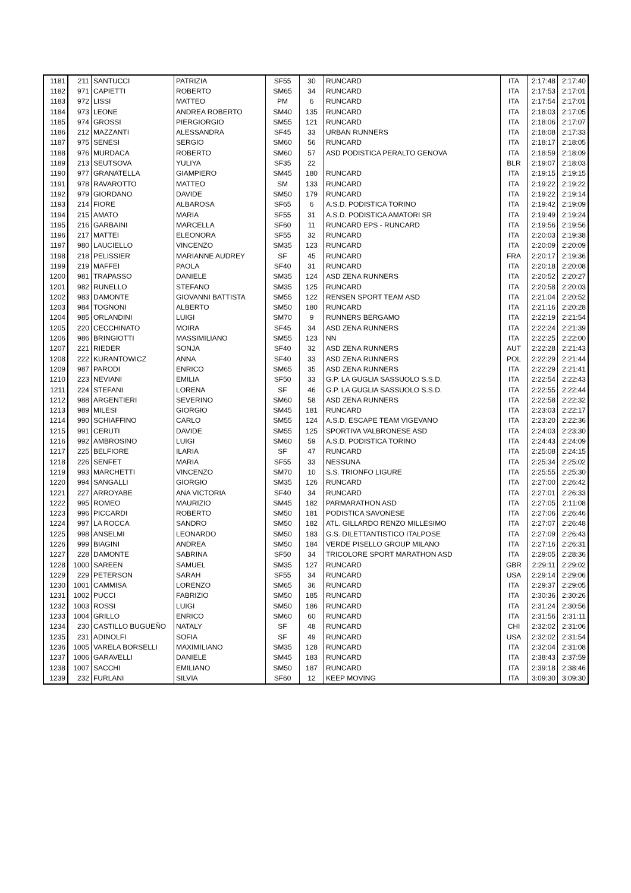| 1181 | 211 | SANTUCCI | PATRIZIA | SF55 | 30 | RUNCARD | ITA | 2:17:48 | 2:17:40 |
| 1182 | 971 | CAPIETTI | ROBERTO | SM65 | 34 | RUNCARD | ITA | 2:17:53 | 2:17:01 |
| 1183 | 972 | LISSI | MATTEO | PM | 6 | RUNCARD | ITA | 2:17:54 | 2:17:01 |
| 1184 | 973 | LEONE | ANDREA ROBERTO | SM40 | 135 | RUNCARD | ITA | 2:18:03 | 2:17:05 |
| 1185 | 974 | GROSSI | PIERGIORGIO | SM55 | 121 | RUNCARD | ITA | 2:18:06 | 2:17:07 |
| 1186 | 212 | MAZZANTI | ALESSANDRA | SF45 | 33 | URBAN RUNNERS | ITA | 2:18:08 | 2:17:33 |
| 1187 | 975 | SENESI | SERGIO | SM60 | 56 | RUNCARD | ITA | 2:18:17 | 2:18:05 |
| 1188 | 976 | MURDACA | ROBERTO | SM60 | 57 | ASD PODISTICA PERALTO GENOVA | ITA | 2:18:59 | 2:18:09 |
| 1189 | 213 | SEUTSOVA | YULIYA | SF35 | 22 | | BLR | 2:19:07 | 2:18:03 |
| 1190 | 977 | GRANATELLA | GIAMPIERO | SM45 | 180 | RUNCARD | ITA | 2:19:15 | 2:19:15 |
| 1191 | 978 | RAVAROTTO | MATTEO | SM | 133 | RUNCARD | ITA | 2:19:22 | 2:19:22 |
| 1192 | 979 | GIORDANO | DAVIDE | SM50 | 179 | RUNCARD | ITA | 2:19:22 | 2:19:14 |
| 1193 | 214 | FIORE | ALBAROSA | SF65 | 6 | A.S.D. PODISTICA TORINO | ITA | 2:19:42 | 2:19:09 |
| 1194 | 215 | AMATO | MARIA | SF55 | 31 | A.S.D. PODISTICA AMATORI SR | ITA | 2:19:49 | 2:19:24 |
| 1195 | 216 | GARBAINI | MARCELLA | SF60 | 11 | RUNCARD EPS - RUNCARD | ITA | 2:19:56 | 2:19:56 |
| 1196 | 217 | MATTEI | ELEONORA | SF55 | 32 | RUNCARD | ITA | 2:20:03 | 2:19:38 |
| 1197 | 980 | LAUCIELLO | VINCENZO | SM35 | 123 | RUNCARD | ITA | 2:20:09 | 2:20:09 |
| 1198 | 218 | PELISSIER | MARIANNE AUDREY | SF | 45 | RUNCARD | FRA | 2:20:17 | 2:19:36 |
| 1199 | 219 | MAFFEI | PAOLA | SF40 | 31 | RUNCARD | ITA | 2:20:18 | 2:20:08 |
| 1200 | 981 | TRAPASSO | DANIELE | SM35 | 124 | ASD ZENA RUNNERS | ITA | 2:20:52 | 2:20:27 |
| 1201 | 982 | RUNELLO | STEFANO | SM35 | 125 | RUNCARD | ITA | 2:20:58 | 2:20:03 |
| 1202 | 983 | DAMONTE | GIOVANNI BATTISTA | SM55 | 122 | RENSEN SPORT TEAM ASD | ITA | 2:21:04 | 2:20:52 |
| 1203 | 984 | TOGNONI | ALBERTO | SM50 | 180 | RUNCARD | ITA | 2:21:16 | 2:20:28 |
| 1204 | 985 | ORLANDINI | LUIGI | SM70 | 9 | RUNNERS BERGAMO | ITA | 2:22:19 | 2:21:54 |
| 1205 | 220 | CECCHINATO | MOIRA | SF45 | 34 | ASD ZENA RUNNERS | ITA | 2:22:24 | 2:21:39 |
| 1206 | 986 | BRINGIOTTI | MASSIMILIANO | SM55 | 123 | NN | ITA | 2:22:25 | 2:22:00 |
| 1207 | 221 | RIEDER | SONJA | SF40 | 32 | ASD ZENA RUNNERS | AUT | 2:22:28 | 2:21:43 |
| 1208 | 222 | KURANTOWICZ | ANNA | SF40 | 33 | ASD ZENA RUNNERS | POL | 2:22:29 | 2:21:44 |
| 1209 | 987 | PARODI | ENRICO | SM65 | 35 | ASD ZENA RUNNERS | ITA | 2:22:29 | 2:21:41 |
| 1210 | 223 | NEVIANI | EMILIA | SF50 | 33 | G.P. LA GUGLIA SASSUOLO S.S.D. | ITA | 2:22:54 | 2:22:43 |
| 1211 | 224 | STEFANI | LORENA | SF | 46 | G.P. LA GUGLIA SASSUOLO S.S.D. | ITA | 2:22:55 | 2:22:44 |
| 1212 | 988 | ARGENTIERI | SEVERINO | SM60 | 58 | ASD ZENA RUNNERS | ITA | 2:22:58 | 2:22:32 |
| 1213 | 989 | MILESI | GIORGIO | SM45 | 181 | RUNCARD | ITA | 2:23:03 | 2:22:17 |
| 1214 | 990 | SCHIAFFINO | CARLO | SM55 | 124 | A.S.D. ESCAPE TEAM VIGEVANO | ITA | 2:23:20 | 2:22:36 |
| 1215 | 991 | CERUTI | DAVIDE | SM55 | 125 | SPORTIVA VALBRONESE ASD | ITA | 2:24:03 | 2:23:30 |
| 1216 | 992 | AMBROSINO | LUIGI | SM60 | 59 | A.S.D. PODISTICA TORINO | ITA | 2:24:43 | 2:24:09 |
| 1217 | 225 | BELFIORE | ILARIA | SF | 47 | RUNCARD | ITA | 2:25:08 | 2:24:15 |
| 1218 | 226 | SENFET | MARIA | SF55 | 33 | NESSUNA | ITA | 2:25:34 | 2:25:02 |
| 1219 | 993 | MARCHETTI | VINCENZO | SM70 | 10 | S.S. TRIONFO LIGURE | ITA | 2:25:55 | 2:25:30 |
| 1220 | 994 | SANGALLI | GIORGIO | SM35 | 126 | RUNCARD | ITA | 2:27:00 | 2:26:42 |
| 1221 | 227 | ARROYABE | ANA VICTORIA | SF40 | 34 | RUNCARD | ITA | 2:27:01 | 2:26:33 |
| 1222 | 995 | ROMEO | MAURIZIO | SM45 | 182 | PARMARATHON ASD | ITA | 2:27:05 | 2:11:08 |
| 1223 | 996 | PICCARDI | ROBERTO | SM50 | 181 | PODISTICA SAVONESE | ITA | 2:27:06 | 2:26:46 |
| 1224 | 997 | LA ROCCA | SANDRO | SM50 | 182 | ATL. GILLARDO RENZO MILLESIMO | ITA | 2:27:07 | 2:26:48 |
| 1225 | 998 | ANSELMI | LEONARDO | SM50 | 183 | G.S. DILETTANTISTICO ITALPOSE | ITA | 2:27:09 | 2:26:43 |
| 1226 | 999 | BIAGINI | ANDREA | SM50 | 184 | VERDE PISELLO GROUP MILANO | ITA | 2:27:16 | 2:26:31 |
| 1227 | 228 | DAMONTE | SABRINA | SF50 | 34 | TRICOLORE SPORT MARATHON ASD | ITA | 2:29:05 | 2:28:36 |
| 1228 | 1000 | SAREEN | SAMUEL | SM35 | 127 | RUNCARD | GBR | 2:29:11 | 2:29:02 |
| 1229 | 229 | PETERSON | SARAH | SF55 | 34 | RUNCARD | USA | 2:29:14 | 2:29:06 |
| 1230 | 1001 | CAMMISA | LORENZO | SM65 | 36 | RUNCARD | ITA | 2:29:37 | 2:29:05 |
| 1231 | 1002 | PUCCI | FABRIZIO | SM50 | 185 | RUNCARD | ITA | 2:30:36 | 2:30:26 |
| 1232 | 1003 | ROSSI | LUIGI | SM50 | 186 | RUNCARD | ITA | 2:31:24 | 2:30:56 |
| 1233 | 1004 | GRILLO | ENRICO | SM60 | 60 | RUNCARD | ITA | 2:31:56 | 2:31:11 |
| 1234 | 230 | CASTILLO BUGUEÑO | NATALY | SF | 48 | RUNCARD | CHI | 2:32:02 | 2:31:06 |
| 1235 | 231 | ADINOLFI | SOFIA | SF | 49 | RUNCARD | USA | 2:32:02 | 2:31:54 |
| 1236 | 1005 | VARELA BORSELLI | MAXIMILIANO | SM35 | 128 | RUNCARD | ITA | 2:32:04 | 2:31:08 |
| 1237 | 1006 | GARAVELLI | DANIELE | SM45 | 183 | RUNCARD | ITA | 2:38:43 | 2:37:59 |
| 1238 | 1007 | SACCHI | EMILIANO | SM50 | 187 | RUNCARD | ITA | 2:39:18 | 2:38:46 |
| 1239 | 232 | FURLANI | SILVIA | SF60 | 12 | KEEP MOVING | ITA | 3:09:30 | 3:09:30 |